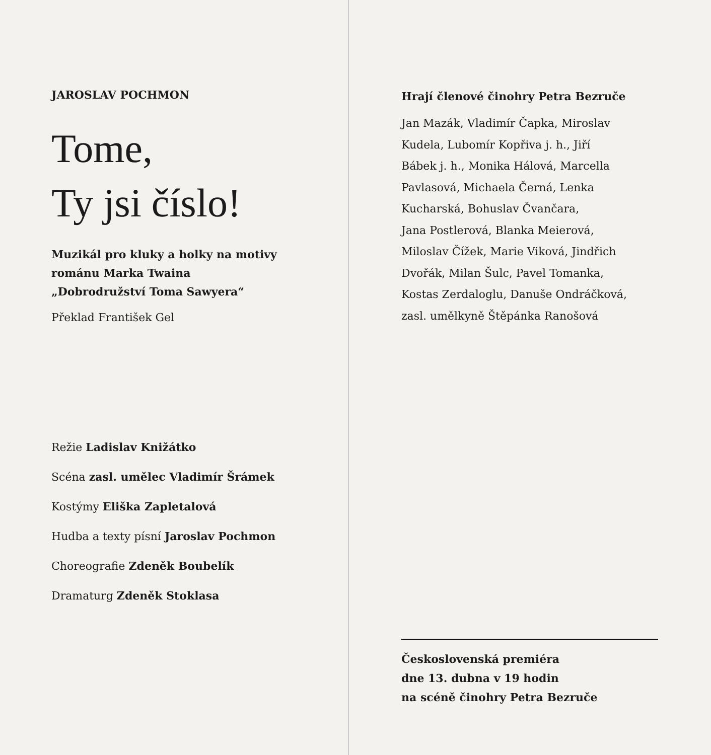JAROSLAV POCHMON
Tome,
Ty jsi číslo!
Muzikál pro kluky a holky na motivy
románu Marka Twaina
„Dobrodružství Toma Sawyera“
Překlad František Gel
Režie Ladislav Knižátko
Scéna zasl. umělec Vladimír Šrámek
Kostýmy Eliška Zapletalová
Hudba a texty písní Jaroslav Pochmon
Choreografie Zdeněk Boubelík
Dramaturg Zdeněk Stoklasa
Hrají členové činohry Petra Bezruče
Jan Mazák, Vladimír Čapka, Miroslav
Kudela, Lubomír Kopřiva j. h., Jiří
Bábek j. h., Monika Hálová, Marcella
Pavlasová, Michaela Černá, Lenka
Kucharská, Bohuslav Čvančara,
Jana Postlerová, Blanka Meierová,
Miloslav Čížek, Marie Viková, Jindřich
Dvořák, Milan Šulc, Pavel Tomanka,
Kostas Zerdaloglu, Danuše Ondráčková,
zasl. umělkyně Štěpánka Ranošová
Československá premiéra
dne 13. dubna v 19 hodin
na scéně činohry Petra Bezruče